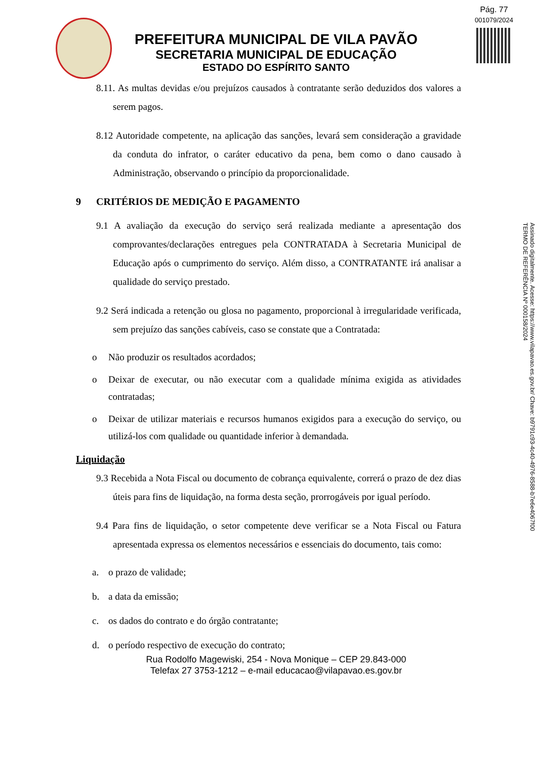Pág. 77
001079/2024
PREFEITURA MUNICIPAL DE VILA PAVÃO
SECRETARIA MUNICIPAL DE EDUCAÇÃO
ESTADO DO ESPÍRITO SANTO
8.11. As multas devidas e/ou prejuízos causados à contratante serão deduzidos dos valores a serem pagos.
8.12 Autoridade competente, na aplicação das sanções, levará sem consideração a gravidade da conduta do infrator, o caráter educativo da pena, bem como o dano causado à Administração, observando o princípio da proporcionalidade.
9 CRITÉRIOS DE MEDIÇÃO E PAGAMENTO
9.1 A avaliação da execução do serviço será realizada mediante a apresentação dos comprovantes/declarações entregues pela CONTRATADA à Secretaria Municipal de Educação após o cumprimento do serviço. Além disso, a CONTRATANTE irá analisar a qualidade do serviço prestado.
9.2 Será indicada a retenção ou glosa no pagamento, proporcional à irregularidade verificada, sem prejuízo das sanções cabíveis, caso se constate que a Contratada:
o Não produzir os resultados acordados;
o Deixar de executar, ou não executar com a qualidade mínima exigida as atividades contratadas;
o Deixar de utilizar materiais e recursos humanos exigidos para a execução do serviço, ou utilizá-los com qualidade ou quantidade inferior à demandada.
Liquidação
9.3 Recebida a Nota Fiscal ou documento de cobrança equivalente, correrá o prazo de dez dias úteis para fins de liquidação, na forma desta seção, prorrogáveis por igual período.
9.4 Para fins de liquidação, o setor competente deve verificar se a Nota Fiscal ou Fatura apresentada expressa os elementos necessários e essenciais do documento, tais como:
a. o prazo de validade;
b. a data da emissão;
c. os dados do contrato e do órgão contratante;
d. o período respectivo de execução do contrato;
Rua Rodolfo Magewiski, 254 - Nova Monique – CEP 29.843-000
Telefax 27 3753-1212 – e-mail educacao@vilapavao.es.gov.br
Assinado digitalmente. Acesse: https://www.vilapavao.es.gov.br/ Chave: b9791c93-4c40-4976-8588-b7e6e4067f00
TERMO DE REFERÊNCIA Nº 000158/2024